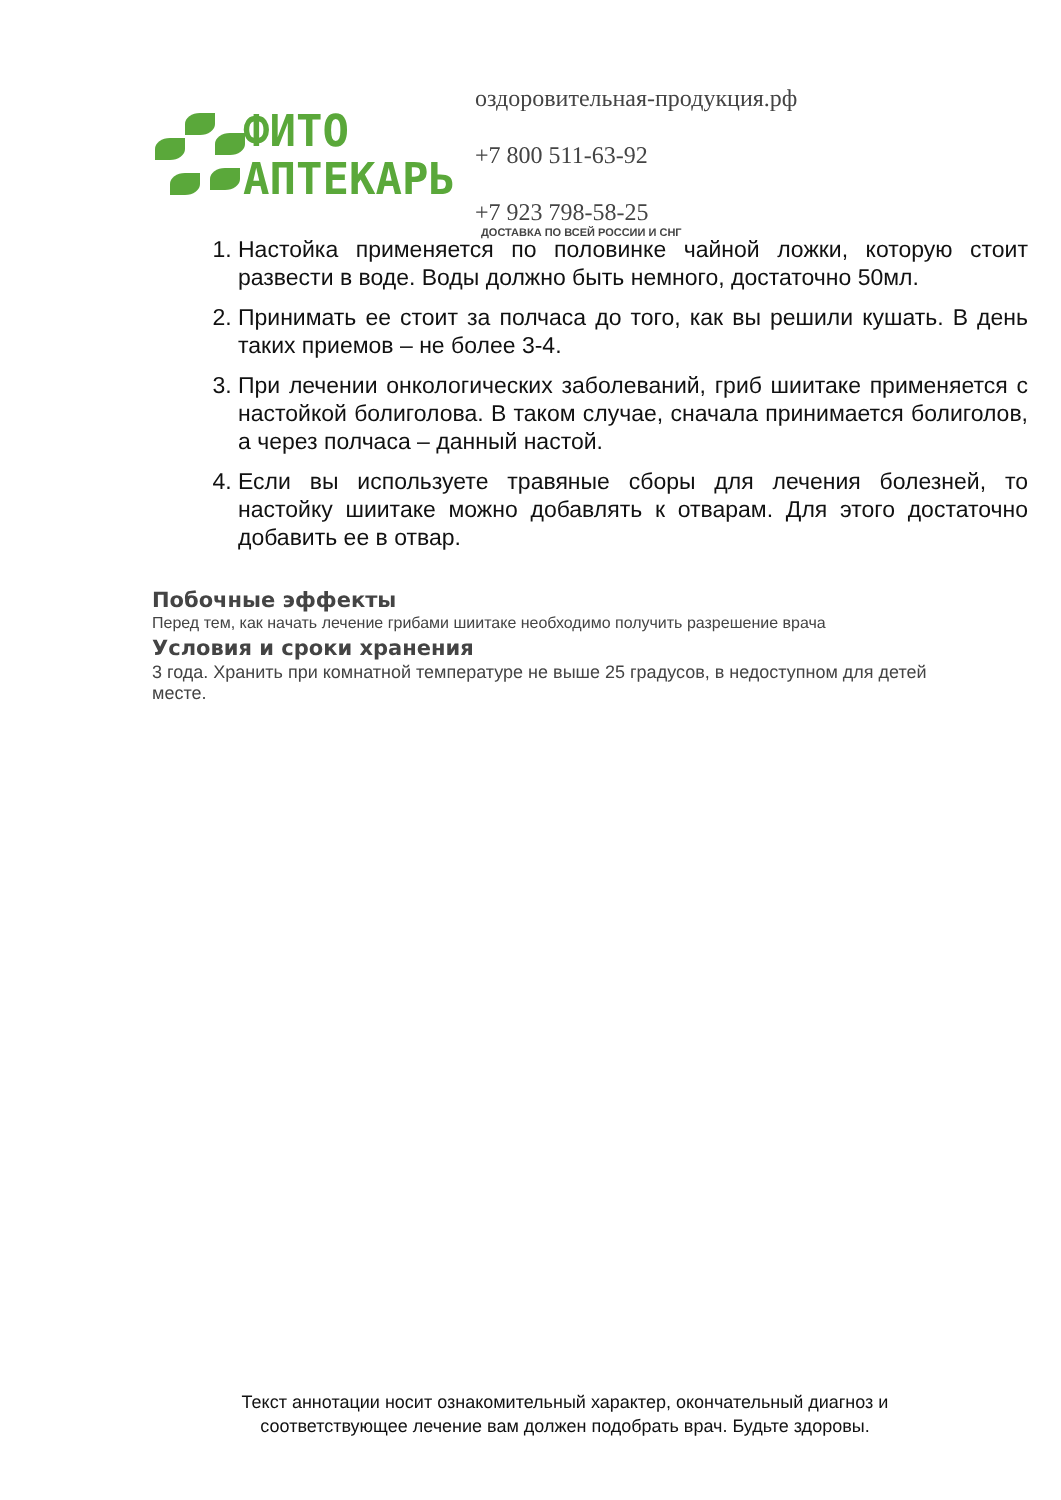ФИТО
АПТЕКАРЬ
оздоровительная-продукция.рф
+7 800 511-63-92
+7 923 798-58-25
ДОСТАВКА ПО ВСЕЙ РОССИИ И СНГ
1. Настойка применяется по половинке чайной ложки, которую стоит развести в воде. Воды должно быть немного, достаточно 50мл.
2. Принимать ее стоит за полчаса до того, как вы решили кушать. В день таких приемов – не более 3-4.
3. При лечении онкологических заболеваний, гриб шиитаке применяется с настойкой болиголова. В таком случае, сначала принимается болиголов, а через полчаса – данный настой.
4. Если вы используете травяные сборы для лечения болезней, то настойку шиитаке можно добавлять к отварам. Для этого достаточно добавить ее в отвар.
Побочные эффекты
Перед тем, как начать лечение грибами шиитаке необходимо получить разрешение врача
Условия и сроки хранения
3 года. Хранить при комнатной температуре не выше 25 градусов, в недоступном для детей месте.
Текст аннотации носит ознакомительный характер, окончательный диагноз и соответствующее лечение вам должен подобрать врач. Будьте здоровы.